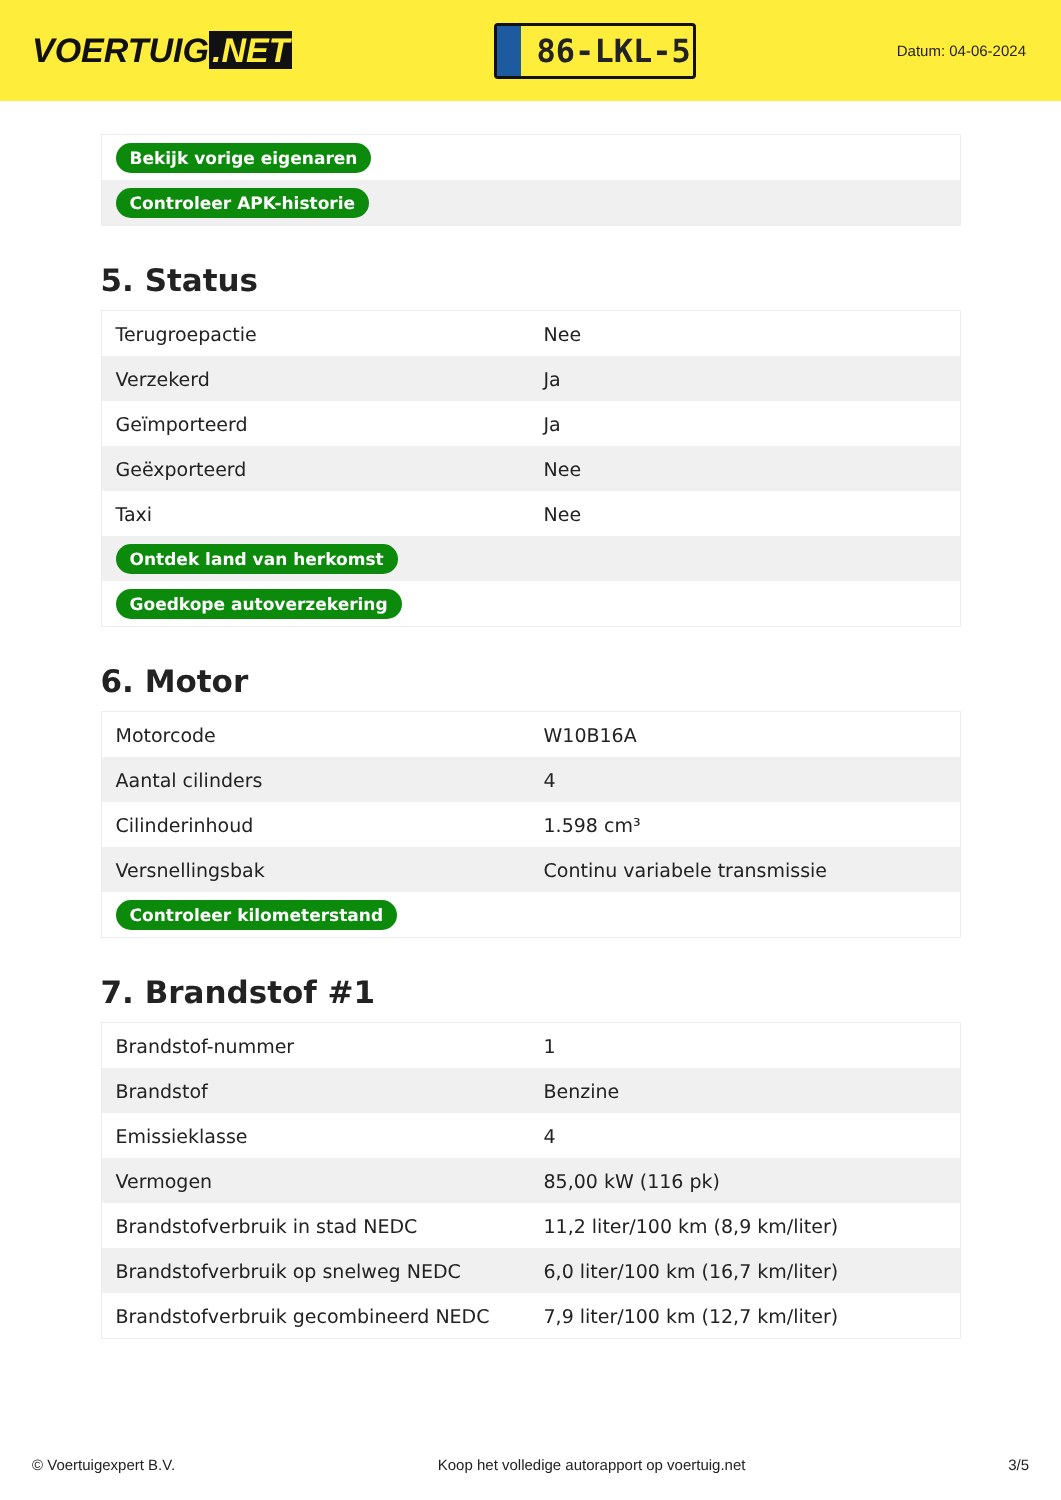VOERTUIG.NET
86-LKL-5
Datum: 04-06-2024
| Bekijk vorige eigenaren |
| Controleer APK-historie |
5. Status
| Terugroepactie | Nee |
| Verzekerd | Ja |
| Geïmporteerd | Ja |
| Geëxporteerd | Nee |
| Taxi | Nee |
| Ontdek land van herkomst | |
| Goedkope autoverzekering | |
6. Motor
| Motorcode | W10B16A |
| Aantal cilinders | 4 |
| Cilinderinhoud | 1.598 cm³ |
| Versnellingsbak | Continu variabele transmissie |
| Controleer kilometerstand | |
7. Brandstof #1
| Brandstof-nummer | 1 |
| Brandstof | Benzine |
| Emissieklasse | 4 |
| Vermogen | 85,00 kW (116 pk) |
| Brandstofverbruik in stad NEDC | 11,2 liter/100 km (8,9 km/liter) |
| Brandstofverbruik op snelweg NEDC | 6,0 liter/100 km (16,7 km/liter) |
| Brandstofverbruik gecombineerd NEDC | 7,9 liter/100 km (12,7 km/liter) |
© Voertuigexpert B.V. Koop het volledige autorapport op voertuig.net 3/5